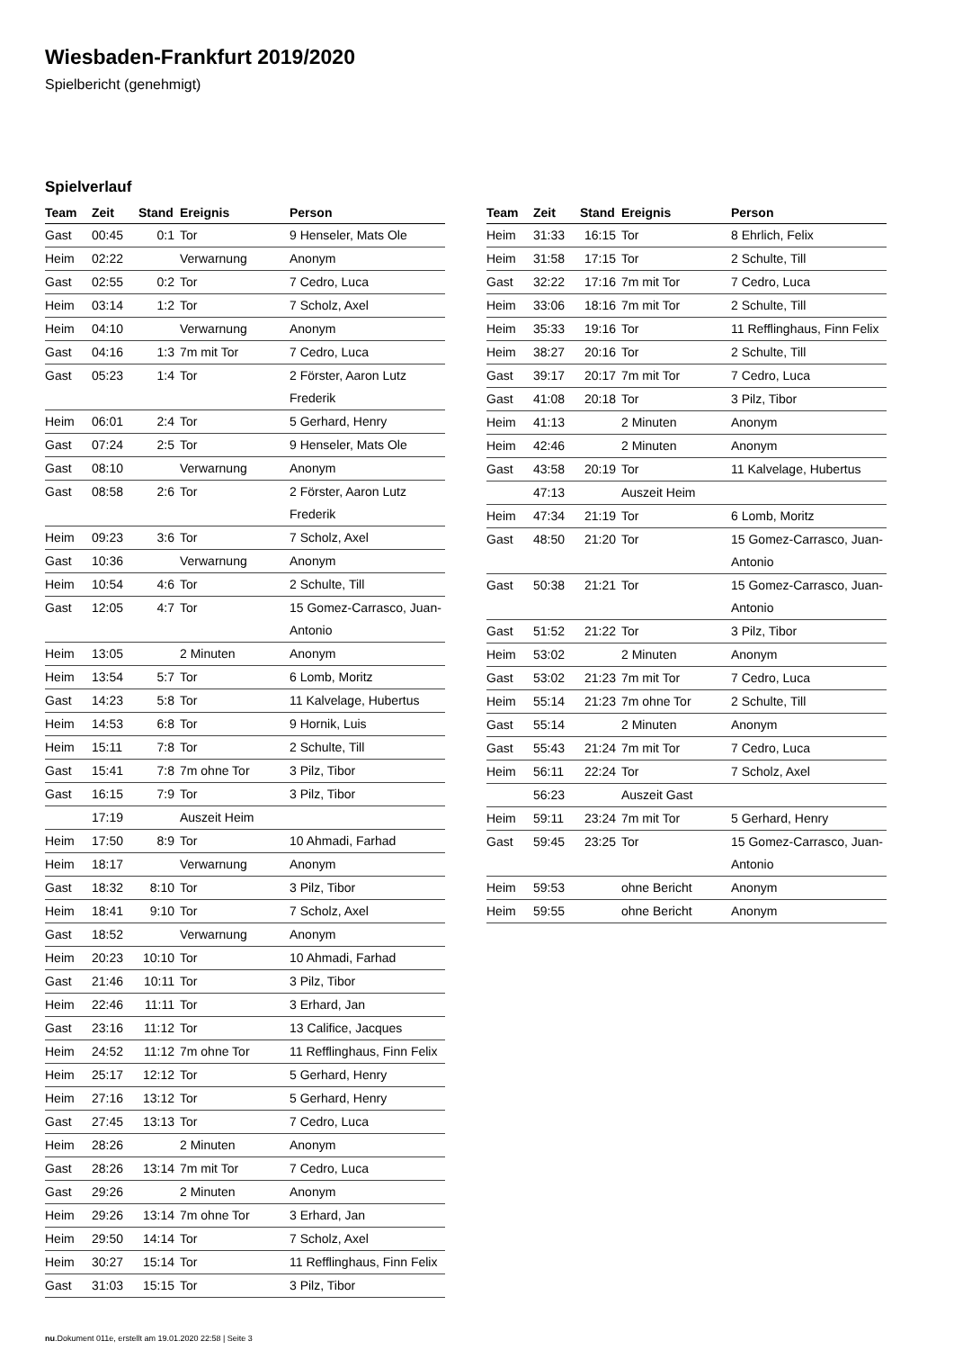Wiesbaden-Frankfurt 2019/2020
Spielbericht (genehmigt)
Spielverlauf
| Team | Zeit | Stand | Ereignis | Person |
| --- | --- | --- | --- | --- |
| Gast | 00:45 | 0:1 | Tor | 9 Henseler, Mats Ole |
| Heim | 02:22 | | Verwarnung | Anonym |
| Gast | 02:55 | 0:2 | Tor | 7 Cedro, Luca |
| Heim | 03:14 | 1:2 | Tor | 7 Scholz, Axel |
| Heim | 04:10 | | Verwarnung | Anonym |
| Gast | 04:16 | 1:3 | 7m mit Tor | 7 Cedro, Luca |
| Gast | 05:23 | 1:4 | Tor | 2 Förster, Aaron Lutz Frederik |
| Heim | 06:01 | 2:4 | Tor | 5 Gerhard, Henry |
| Gast | 07:24 | 2:5 | Tor | 9 Henseler, Mats Ole |
| Gast | 08:10 | | Verwarnung | Anonym |
| Gast | 08:58 | 2:6 | Tor | 2 Förster, Aaron Lutz Frederik |
| Heim | 09:23 | 3:6 | Tor | 7 Scholz, Axel |
| Gast | 10:36 | | Verwarnung | Anonym |
| Heim | 10:54 | 4:6 | Tor | 2 Schulte, Till |
| Gast | 12:05 | 4:7 | Tor | 15 Gomez-Carrasco, Juan-Antonio |
| Heim | 13:05 | | 2 Minuten | Anonym |
| Heim | 13:54 | 5:7 | Tor | 6 Lomb, Moritz |
| Gast | 14:23 | 5:8 | Tor | 11 Kalvelage, Hubertus |
| Heim | 14:53 | 6:8 | Tor | 9 Hornik, Luis |
| Heim | 15:11 | 7:8 | Tor | 2 Schulte, Till |
| Gast | 15:41 | 7:8 | 7m ohne Tor | 3 Pilz, Tibor |
| Gast | 16:15 | 7:9 | Tor | 3 Pilz, Tibor |
| | 17:19 | | Auszeit Heim | |
| Heim | 17:50 | 8:9 | Tor | 10 Ahmadi, Farhad |
| Heim | 18:17 | | Verwarnung | Anonym |
| Gast | 18:32 | 8:10 | Tor | 3 Pilz, Tibor |
| Heim | 18:41 | 9:10 | Tor | 7 Scholz, Axel |
| Gast | 18:52 | | Verwarnung | Anonym |
| Heim | 20:23 | 10:10 | Tor | 10 Ahmadi, Farhad |
| Gast | 21:46 | 10:11 | Tor | 3 Pilz, Tibor |
| Heim | 22:46 | 11:11 | Tor | 3 Erhard, Jan |
| Gast | 23:16 | 11:12 | Tor | 13 Califice, Jacques |
| Heim | 24:52 | 11:12 | 7m ohne Tor | 11 Refflinghaus, Finn Felix |
| Heim | 25:17 | 12:12 | Tor | 5 Gerhard, Henry |
| Heim | 27:16 | 13:12 | Tor | 5 Gerhard, Henry |
| Gast | 27:45 | 13:13 | Tor | 7 Cedro, Luca |
| Heim | 28:26 | | 2 Minuten | Anonym |
| Gast | 28:26 | 13:14 | 7m mit Tor | 7 Cedro, Luca |
| Gast | 29:26 | | 2 Minuten | Anonym |
| Heim | 29:26 | 13:14 | 7m ohne Tor | 3 Erhard, Jan |
| Heim | 29:50 | 14:14 | Tor | 7 Scholz, Axel |
| Heim | 30:27 | 15:14 | Tor | 11 Refflinghaus, Finn Felix |
| Gast | 31:03 | 15:15 | Tor | 3 Pilz, Tibor |
| Team | Zeit | Stand | Ereignis | Person |
| --- | --- | --- | --- | --- |
| Heim | 31:33 | 16:15 | Tor | 8 Ehrlich, Felix |
| Heim | 31:58 | 17:15 | Tor | 2 Schulte, Till |
| Gast | 32:22 | 17:16 | 7m mit Tor | 7 Cedro, Luca |
| Heim | 33:06 | 18:16 | 7m mit Tor | 2 Schulte, Till |
| Heim | 35:33 | 19:16 | Tor | 11 Refflinghaus, Finn Felix |
| Heim | 38:27 | 20:16 | Tor | 2 Schulte, Till |
| Gast | 39:17 | 20:17 | 7m mit Tor | 7 Cedro, Luca |
| Gast | 41:08 | 20:18 | Tor | 3 Pilz, Tibor |
| Heim | 41:13 | | 2 Minuten | Anonym |
| Heim | 42:46 | | 2 Minuten | Anonym |
| Gast | 43:58 | 20:19 | Tor | 11 Kalvelage, Hubertus |
| | 47:13 | | Auszeit Heim | |
| Heim | 47:34 | 21:19 | Tor | 6 Lomb, Moritz |
| Gast | 48:50 | 21:20 | Tor | 15 Gomez-Carrasco, Juan-Antonio |
| Gast | 50:38 | 21:21 | Tor | 15 Gomez-Carrasco, Juan-Antonio |
| Gast | 51:52 | 21:22 | Tor | 3 Pilz, Tibor |
| Heim | 53:02 | | 2 Minuten | Anonym |
| Gast | 53:02 | 21:23 | 7m mit Tor | 7 Cedro, Luca |
| Heim | 55:14 | 21:23 | 7m ohne Tor | 2 Schulte, Till |
| Gast | 55:14 | | 2 Minuten | Anonym |
| Gast | 55:43 | 21:24 | 7m mit Tor | 7 Cedro, Luca |
| Heim | 56:11 | 22:24 | Tor | 7 Scholz, Axel |
| | 56:23 | | Auszeit Gast | |
| Heim | 59:11 | 23:24 | 7m mit Tor | 5 Gerhard, Henry |
| Gast | 59:45 | 23:25 | Tor | 15 Gomez-Carrasco, Juan-Antonio |
| Heim | 59:53 | | ohne Bericht | Anonym |
| Heim | 59:55 | | ohne Bericht | Anonym |
nu.Dokument 011e, erstellt am 19.01.2020 22:58 | Seite 3